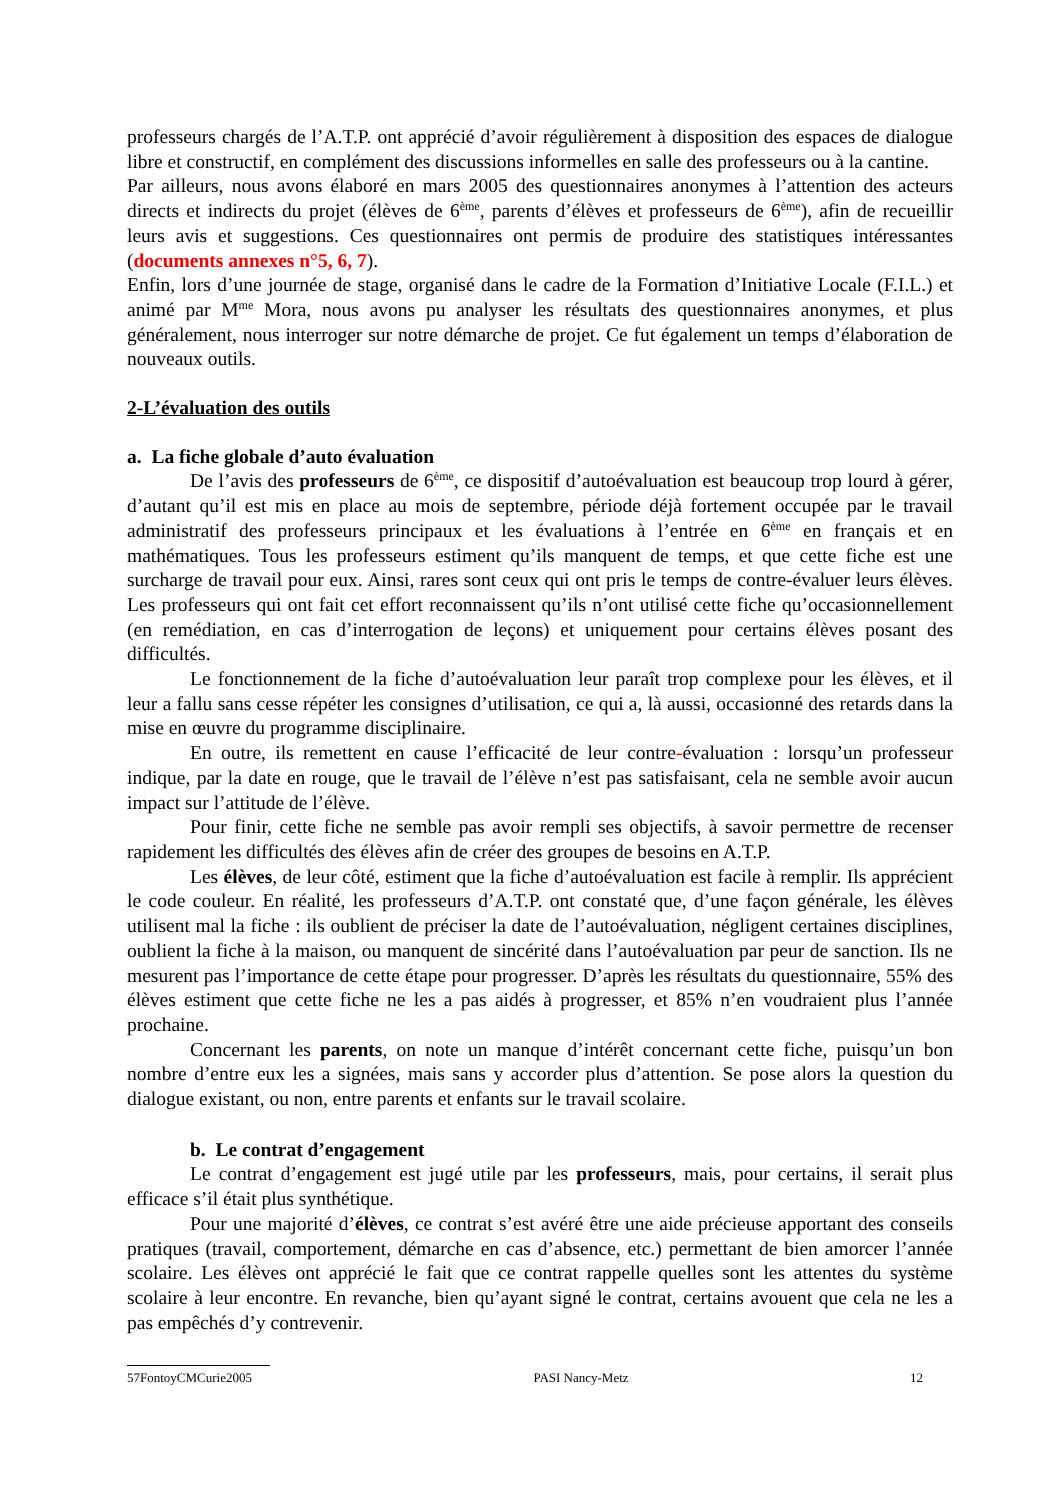professeurs chargés de l’A.T.P. ont apprécié d’avoir régulièrement à disposition des espaces de dialogue libre et constructif, en complément des discussions informelles en salle des professeurs ou à la cantine.
Par ailleurs, nous avons élaboré en mars 2005 des questionnaires anonymes à l’attention des acteurs directs et indirects du projet (élèves de 6<sup>ème</sup>, parents d’élèves et professeurs de 6<sup>ème</sup>), afin de recueillir leurs avis et suggestions. Ces questionnaires ont permis de produire des statistiques intéressantes (documents annexes n°5, 6, 7).
Enfin, lors d’une journée de stage, organisé dans le cadre de la Formation d’Initiative Locale (F.I.L.) et animé par M<sup>me</sup> Mora, nous avons pu analyser les résultats des questionnaires anonymes, et plus généralement, nous interroger sur notre démarche de projet. Ce fut également un temps d’élaboration de nouveaux outils.
2-L’évaluation des outils
a. La fiche globale d’auto évaluation
De l’avis des professeurs de 6<sup>ème</sup>, ce dispositif d’autoévaluation est beaucoup trop lourd à gérer, d’autant qu’il est mis en place au mois de septembre, période déjà fortement occupée par le travail administratif des professeurs principaux et les évaluations à l’entrée en 6<sup>ème</sup> en français et en mathématiques. Tous les professeurs estiment qu’ils manquent de temps, et que cette fiche est une surcharge de travail pour eux. Ainsi, rares sont ceux qui ont pris le temps de contre-évaluer leurs élèves. Les professeurs qui ont fait cet effort reconnaissent qu’ils n’ont utilisé cette fiche qu’occasionnellement (en remédiation, en cas d’interrogation de leçons) et uniquement pour certains élèves posant des difficultés.
Le fonctionnement de la fiche d’autoévaluation leur paraît trop complexe pour les élèves, et il leur a fallu sans cesse répéter les consignes d’utilisation, ce qui a, là aussi, occasionné des retards dans la mise en œuvre du programme disciplinaire.
En outre, ils remettent en cause l’efficacité de leur contre-évaluation : lorsqu’un professeur indique, par la date en rouge, que le travail de l’élève n’est pas satisfaisant, cela ne semble avoir aucun impact sur l’attitude de l’élève.
Pour finir, cette fiche ne semble pas avoir rempli ses objectifs, à savoir permettre de recenser rapidement les difficultés des élèves afin de créer des groupes de besoins en A.T.P.
Les élèves, de leur côté, estiment que la fiche d’autoévaluation est facile à remplir. Ils apprécient le code couleur. En réalité, les professeurs d’A.T.P. ont constaté que, d’une façon générale, les élèves utilisent mal la fiche : ils oublient de préciser la date de l’autoévaluation, négligent certaines disciplines, oublient la fiche à la maison, ou manquent de sincérité dans l’autoévaluation par peur de sanction. Ils ne mesurent pas l’importance de cette étape pour progresser. D’après les résultats du questionnaire, 55% des élèves estiment que cette fiche ne les a pas aidés à progresser, et 85% n’en voudraient plus l’année prochaine.
Concernant les parents, on note un manque d’intérêt concernant cette fiche, puisqu’un bon nombre d’entre eux les a signées, mais sans y accorder plus d’attention. Se pose alors la question du dialogue existant, ou non, entre parents et enfants sur le travail scolaire.
b. Le contrat d’engagement
Le contrat d’engagement est jugé utile par les professeurs, mais, pour certains, il serait plus efficace s’il était plus synthétique.
Pour une majorité d’élèves, ce contrat s’est avéré être une aide précieuse apportant des conseils pratiques (travail, comportement, démarche en cas d’absence, etc.) permettant de bien amorcer l’année scolaire. Les élèves ont apprécié le fait que ce contrat rappelle quelles sont les attentes du système scolaire à leur encontre. En revanche, bien qu’ayant signé le contrat, certains avouent que cela ne les a pas empêchés d’y contrevenir.
57FontoyCMCurie2005 PASI Nancy-Metz 12